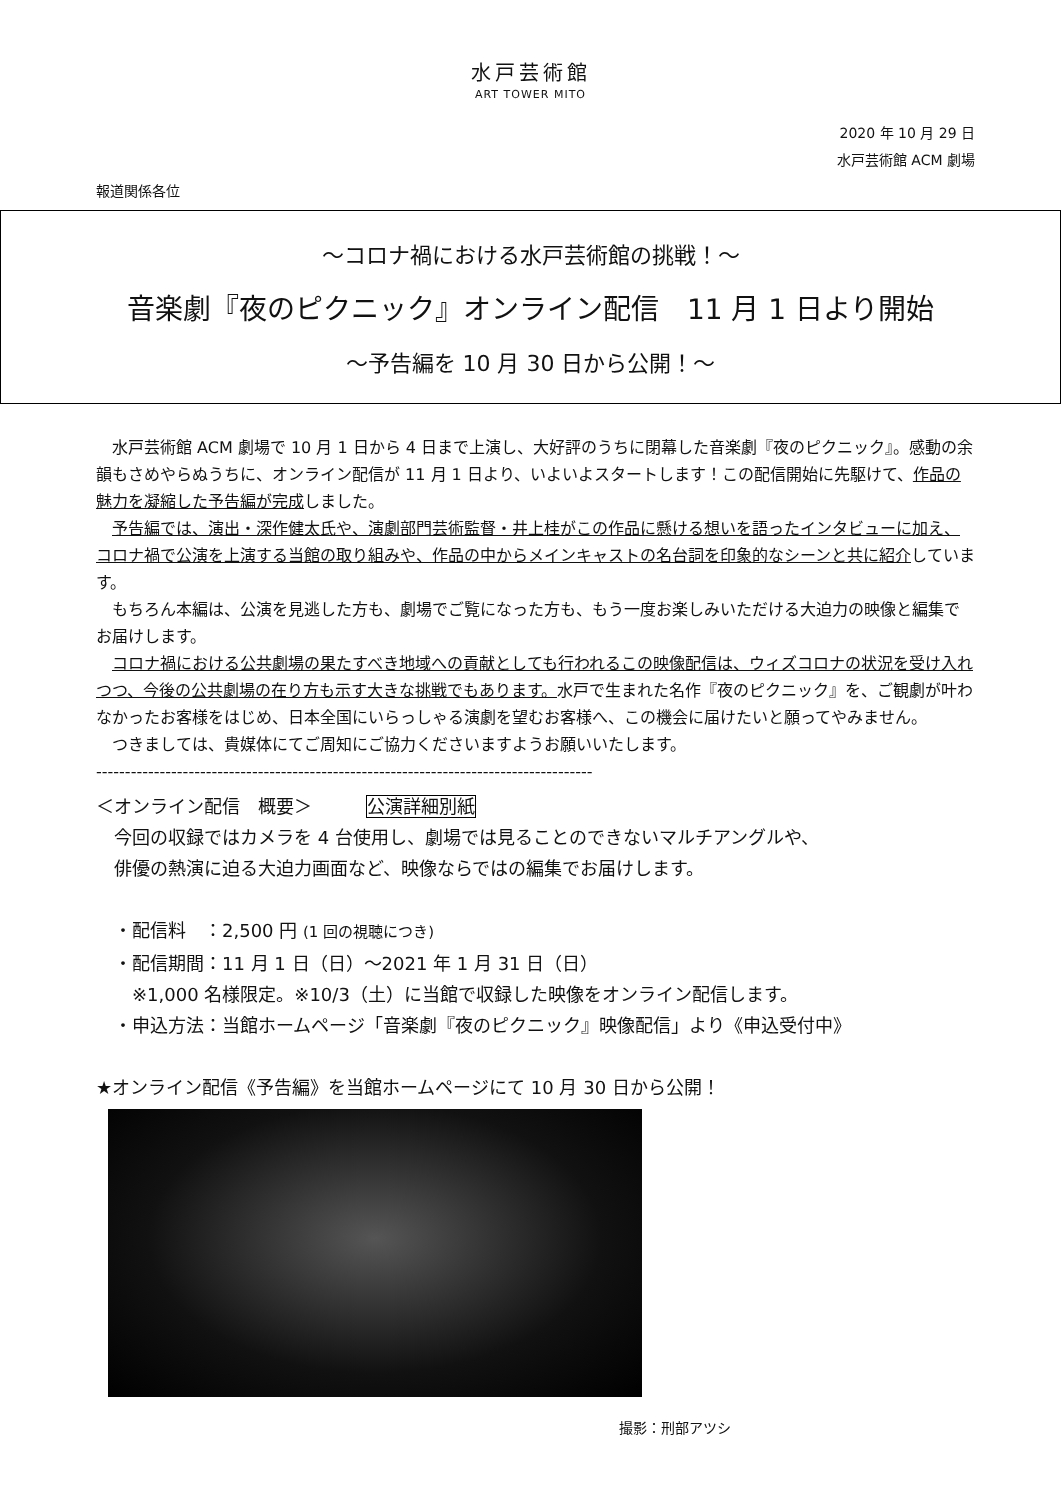水戸芸術館
ART TOWER MITO
2020 年 10 月 29 日
水戸芸術館 ACM 劇場
報道関係各位
～コロナ禍における水戸芸術館の挑戦！～
音楽劇『夜のピクニック』オンライン配信　11 月 1 日より開始
～予告編を 10 月 30 日から公開！～
　水戸芸術館 ACM 劇場で 10 月 1 日から 4 日まで上演し、大好評のうちに閉幕した音楽劇『夜のピクニック』。感動の余韻もさめやらぬうちに、オンライン配信が 11 月 1 日より、いよいよスタートします！この配信開始に先駆けて、作品の魅力を凝縮した予告編が完成しました。
　予告編では、演出・深作健太氏や、演劇部門芸術監督・井上桂がこの作品に懸ける想いを語ったインタビューに加え、コロナ禍で公演を上演する当館の取り組みや、作品の中からメインキャストの名台詞を印象的なシーンと共に紹介しています。
　もちろん本編は、公演を見逃した方も、劇場でご覧になった方も、もう一度お楽しみいただける大迫力の映像と編集でお届けします。
　コロナ禍における公共劇場の果たすべき地域への貢献としても行われるこの映像配信は、ウィズコロナの状況を受け入れつつ、今後の公共劇場の在り方も示す大きな挑戦でもあります。水戸で生まれた名作『夜のピクニック』を、ご観劇が叶わなかったお客様をはじめ、日本全国にいらっしゃる演劇を望むお客様へ、この機会に届けたいと願ってやみません。
　つきましては、貴媒体にてご周知にご協力くださいますようお願いいたします。
--------------------------------------------------------------------------------------
＜オンライン配信　概要＞　　　公演詳細別紙
　今回の収録ではカメラを 4 台使用し、劇場では見ることのできないマルチアングルや、
　俳優の熱演に迫る大迫力画面など、映像ならではの編集でお届けします。
　・配信料　：2,500 円 (1 回の視聴につき)
　・配信期間：11 月 1 日（日）～2021 年 1 月 31 日（日）
　　※1,000 名様限定。※10/3（土）に当館で収録した映像をオンライン配信します。
　・申込方法：当館ホームページ「音楽劇『夜のピクニック』映像配信」より《申込受付中》
★オンライン配信《予告編》を当館ホームページにて 10 月 30 日から公開！
撮影：刑部アツシ